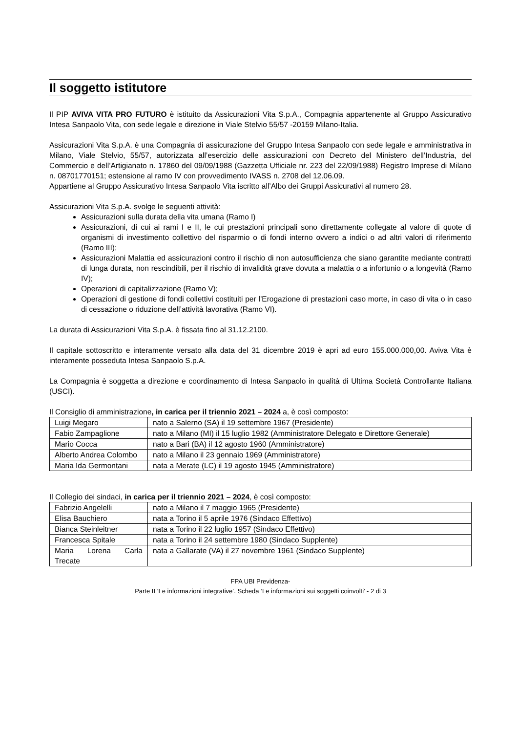Il soggetto istitutore
Il PIP AVIVA VITA PRO FUTURO è istituito da Assicurazioni Vita S.p.A., Compagnia appartenente al Gruppo Assicurativo Intesa Sanpaolo Vita, con sede legale e direzione in Viale Stelvio 55/57 -20159 Milano-Italia.
Assicurazioni Vita S.p.A. è una Compagnia di assicurazione del Gruppo Intesa Sanpaolo con sede legale e amministrativa in Milano, Viale Stelvio, 55/57, autorizzata all’esercizio delle assicurazioni con Decreto del Ministero dell’Industria, del Commercio e dell’Artigianato n. 17860 del 09/09/1988 (Gazzetta Ufficiale nr. 223 del 22/09/1988) Registro Imprese di Milano n. 08701770151; estensione al ramo IV con provvedimento IVASS n. 2708 del 12.06.09.
Appartiene al Gruppo Assicurativo Intesa Sanpaolo Vita iscritto all’Albo dei Gruppi Assicurativi al numero 28.
Assicurazioni Vita S.p.A. svolge le seguenti attività:
Assicurazioni sulla durata della vita umana (Ramo I)
Assicurazioni, di cui ai rami I e II, le cui prestazioni principali sono direttamente collegate al valore di quote di organismi di investimento collettivo del risparmio o di fondi interno ovvero a indici o ad altri valori di riferimento (Ramo III);
Assicurazioni Malattia ed assicurazioni contro il rischio di non autosufficienza che siano garantite mediante contratti di lunga durata, non rescindibili, per il rischio di invalidità grave dovuta a malattia o a infortunio o a longevità (Ramo IV);
Operazioni di capitalizzazione (Ramo V);
Operazioni di gestione di fondi collettivi costituiti per l’Erogazione di prestazioni caso morte, in caso di vita o in caso di cessazione o riduzione dell’attività lavorativa (Ramo VI).
La durata di Assicurazioni Vita S.p.A. è fissata fino al 31.12.2100.
Il capitale sottoscritto e interamente versato alla data del 31 dicembre 2019 è apri ad euro 155.000.000,00. Aviva Vita è interamente posseduta Intesa Sanpaolo S.p.A.
La Compagnia è soggetta a direzione e coordinamento di Intesa Sanpaolo in qualità di Ultima Società Controllante Italiana (USCI).
Il Consiglio di amministrazione, in carica per il triennio 2021 – 2024 a, è così composto:
| Luigi Megaro | nato a Salerno (SA) il 19 settembre 1967 (Presidente) |
| Fabio Zampaglione | nato a Milano (MI) il 15 luglio 1982 (Amministratore Delegato e Direttore Generale) |
| Mario Cocca | nato a Bari (BA) il 12 agosto 1960 (Amministratore) |
| Alberto Andrea Colombo | nato a Milano il 23 gennaio 1969 (Amministratore) |
| Maria Ida Germontani | nata a Merate (LC) il 19 agosto 1945 (Amministratore) |
Il Collegio dei sindaci, in carica per il triennio 2021 – 2024, è così composto:
| Fabrizio Angelelli | nato a Milano il 7 maggio 1965 (Presidente) |
| Elisa Bauchiero | nata a Torino il 5 aprile 1976 (Sindaco Effettivo) |
| Bianca Steinleitner | nata a Torino il 22 luglio 1957 (Sindaco Effettivo) |
| Francesca Spitale | nata a Torino il 24 settembre 1980 (Sindaco Supplente) |
| Maria Lorena Carla Trecate | nata a Gallarate (VA) il 27 novembre 1961 (Sindaco Supplente) |
FPA UBI Previdenza-
Parte II ‘Le informazioni integrative’. Scheda ‘Le informazioni sui soggetti coinvolti’ - 2 di 3